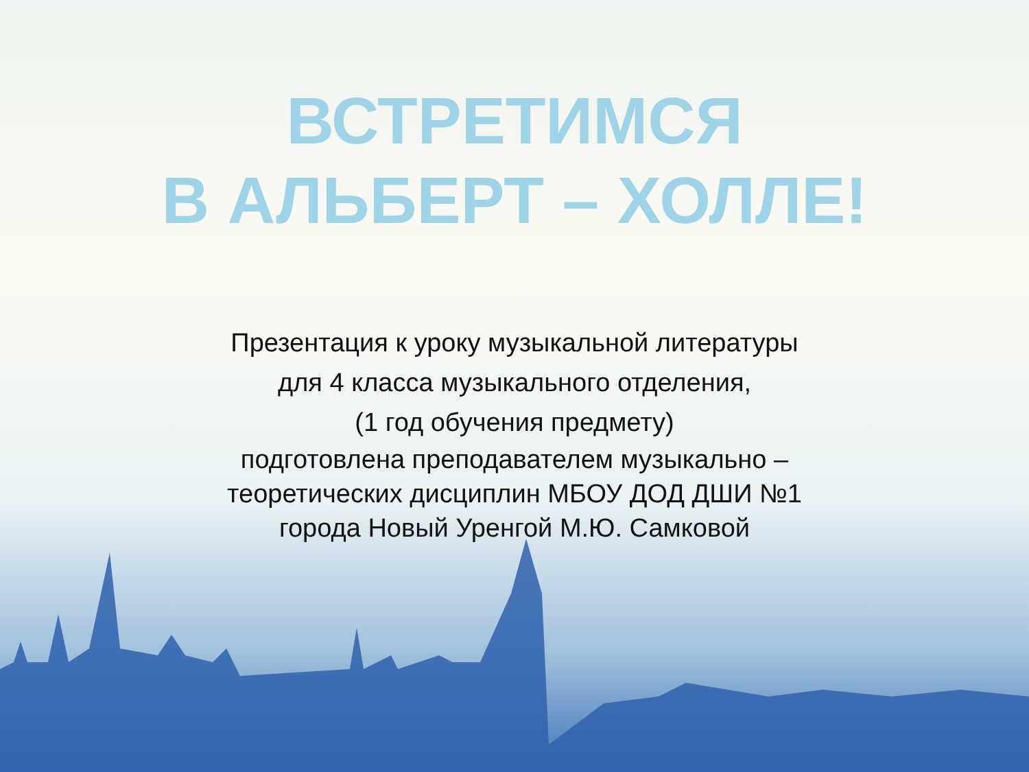ВСТРЕТИМСЯ
В АЛЬБЕРТ – ХОЛЛЕ!
Презентация к уроку музыкальной литературы
для 4 класса музыкального отделения,
(1 год обучения предмету)
подготовлена преподавателем музыкально –
теоретических дисциплин МБОУ ДОД ДШИ №1
города Новый Уренгой М.Ю. Самковой